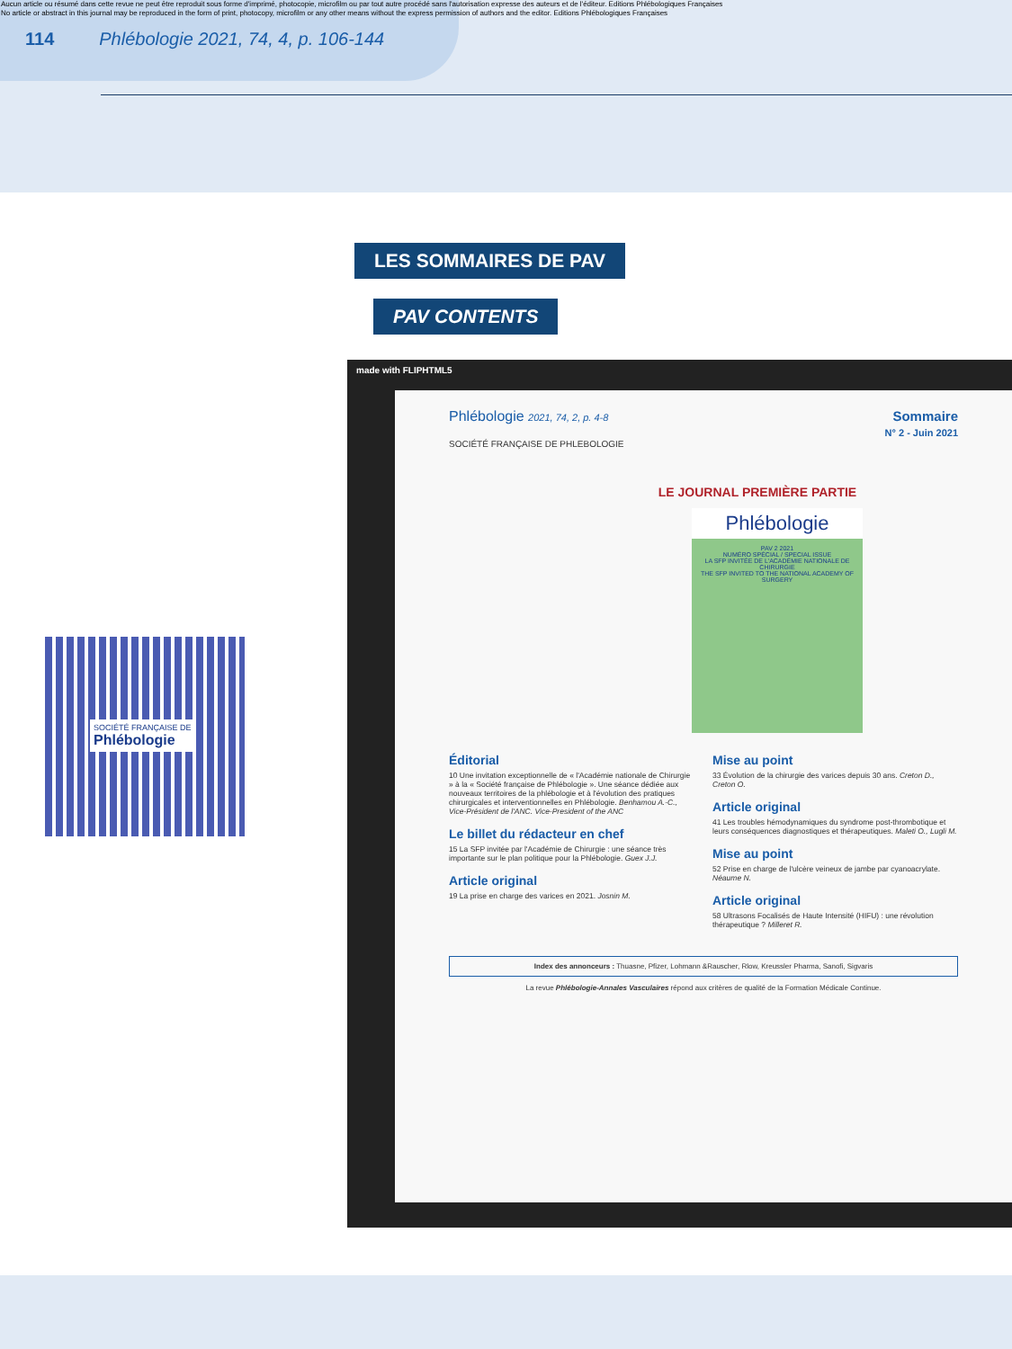Aucun article ou résumé dans cette revue ne peut être reproduit sous forme d'imprimé, photocopie, microfilm ou par tout autre procédé sans l'autorisation expresse des auteurs et de l'éditeur. Editions Phlébologiques Françaises
No article or abstract in this journal may be reproduced in the form of print, photocopy, microfilm or any other means without the express permission of authors and the editor. Editions Phlébologiques Françaises
114 Phlébologie 2021, 74, 4, p. 106-144
LES SOMMAIRES DE PAV
PAV CONTENTS
SOCIÉTÉ FRANÇAISE DE
Phlébologie
made with FLIPHTML5
Phlébologie 2021, 74, 2, p. 4-8 Sommaire
N° 2 - Juin 2021
SOCIÉTÉ FRANÇAISE DE PHLEBOLOGIE
LE JOURNAL PREMIÈRE PARTIE
Phlébologie
PAV 2 2021
NUMÉRO SPÉCIAL / SPECIAL ISSUE
LA SFP INVITÉE DE L'ACADÉMIE NATIONALE DE CHIRURGIE
THE SFP INVITED TO THE NATIONAL ACADEMY OF SURGERY
Éditorial
10 Une invitation exceptionnelle de « l'Académie nationale de Chirurgie » à la « Société française de Phlébologie ». Une séance dédiée aux nouveaux territoires de la phlébologie et à l'évolution des pratiques chirurgicales et interventionnelles en Phlébologie. Benhamou A.-C., Vice-Président de l'ANC. Vice-President of the ANC
Le billet du rédacteur en chef
15 La SFP invitée par l'Académie de Chirurgie : une séance très importante sur le plan politique pour la Phlébologie. Guex J.J.
Article original
19 La prise en charge des varices en 2021. Josnin M.
Mise au point
33 Évolution de la chirurgie des varices depuis 30 ans. Creton D., Creton O.
Article original
41 Les troubles hémodynamiques du syndrome post-thrombotique et leurs conséquences diagnostiques et thérapeutiques. Maleti O., Lugli M.
Mise au point
52 Prise en charge de l'ulcère veineux de jambe par cyanoacrylate. Néaume N.
Article original
58 Ultrasons Focalisés de Haute Intensité (HIFU) : une révolution thérapeutique ? Milleret R.
Index des annonceurs : Thuasne, Pfizer, Lohmann &Rauscher, Rlow, Kreussler Pharma, Sanofi, Sigvaris
La revue Phlébologie-Annales Vasculaires répond aux critères de qualité de la Formation Médicale Continue.